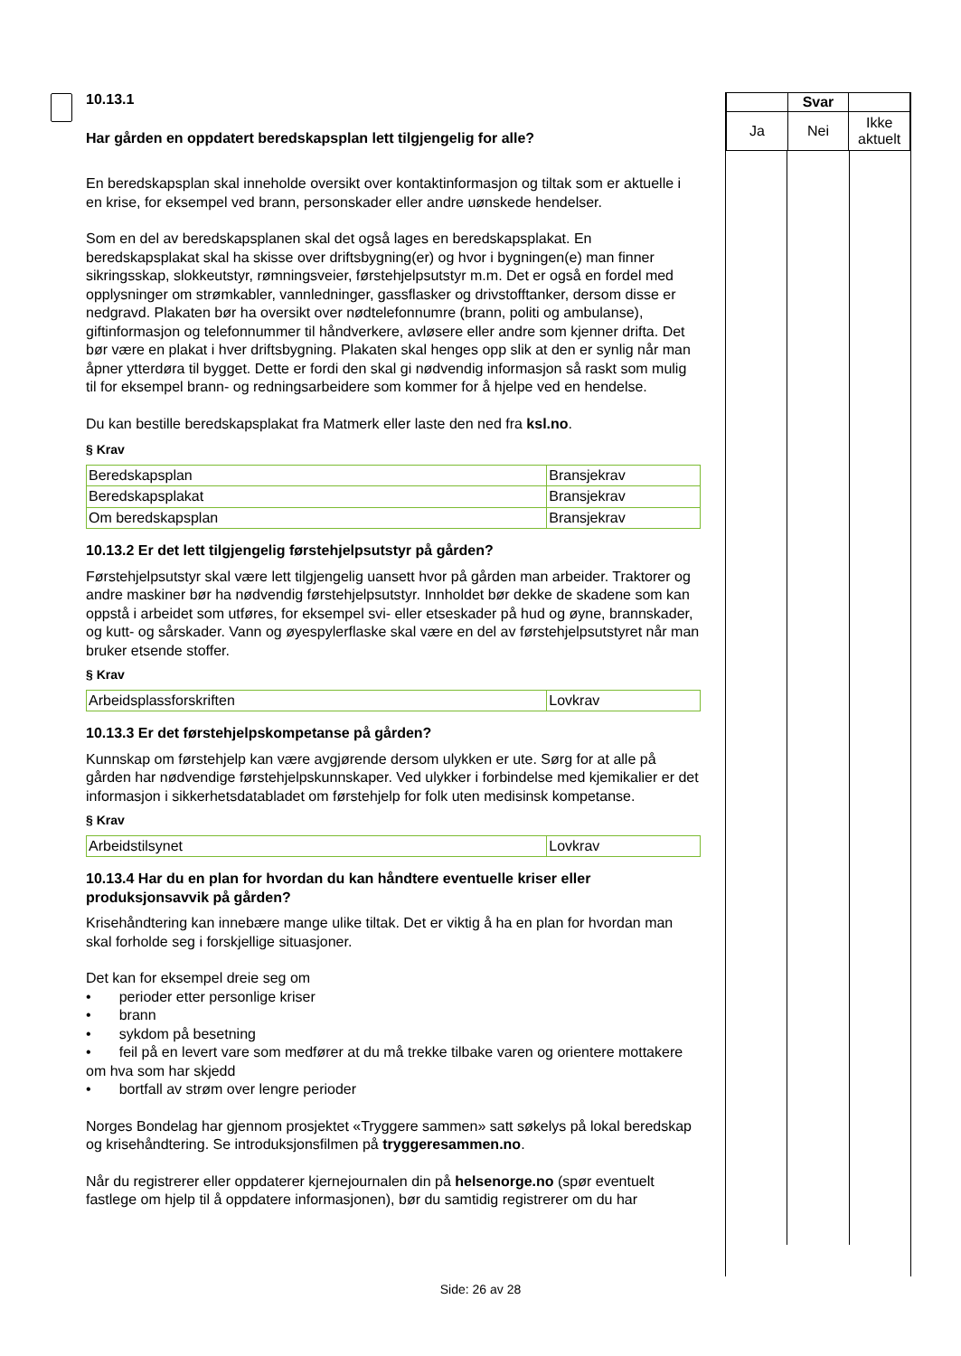10.13.1
Har gården en oppdatert beredskapsplan lett tilgjengelig for alle?
En beredskapsplan skal inneholde oversikt over kontaktinformasjon og tiltak som er aktuelle i en krise, for eksempel ved brann, personskader eller andre uønskede hendelser.
Som en del av beredskapsplanen skal det også lages en beredskapsplakat. En beredskapsplakat skal ha skisse over driftsbygning(er) og hvor i bygningen(e) man finner sikringsskap, slokkeutstyr, rømningsveier, førstehjelpsutstyr m.m. Det er også en fordel med opplysninger om strømkabler, vannledninger, gassflasker og drivstofftanker, dersom disse er nedgravd. Plakaten bør ha oversikt over nødtelefonnumre (brann, politi og ambulanse), giftinformasjon og telefonnummer til håndverkere, avløsere eller andre som kjenner drifta. Det bør være en plakat i hver driftsbygning. Plakaten skal henges opp slik at den er synlig når man åpner ytterdøra til bygget. Dette er fordi den skal gi nødvendig informasjon så raskt som mulig til for eksempel brann- og redningsarbeidere som kommer for å hjelpe ved en hendelse.
Du kan bestille beredskapsplakat fra Matmerk eller laste den ned fra ksl.no.
§ Krav
| Beredskapsplan | Bransjekrav |
| Beredskapsplakat | Bransjekrav |
| Om beredskapsplan | Bransjekrav |
10.13.2 Er det lett tilgjengelig førstehjelpsutstyr på gården?
Førstehjelpsutstyr skal være lett tilgjengelig uansett hvor på gården man arbeider. Traktorer og andre maskiner bør ha nødvendig førstehjelpsutstyr. Innholdet bør dekke de skadene som kan oppstå i arbeidet som utføres, for eksempel svi- eller etseskader på hud og øyne, brannskader, og kutt- og sårskader. Vann og øyespylerflaske skal være en del av førstehjelpsutstyret når man bruker etsende stoffer.
§ Krav
| Arbeidsplassforskriften | Lovkrav |
10.13.3 Er det førstehjelpskompetanse på gården?
Kunnskap om førstehjelp kan være avgjørende dersom ulykken er ute. Sørg for at alle på gården har nødvendige førstehjelpskunnskaper. Ved ulykker i forbindelse med kjemikalier er det informasjon i sikkerhetsdatabladet om førstehjelp for folk uten medisinsk kompetanse.
§ Krav
| Arbeidstilsynet | Lovkrav |
10.13.4 Har du en plan for hvordan du kan håndtere eventuelle kriser eller produksjonsavvik på gården?
Krisehåndtering kan innebære mange ulike tiltak. Det er viktig å ha en plan for hvordan man skal forholde seg i forskjellige situasjoner.
Det kan for eksempel dreie seg om
• perioder etter personlige kriser
• brann
• sykdom på besetning
• feil på en levert vare som medfører at du må trekke tilbake varen og orientere mottakere om hva som har skjedd
• bortfall av strøm over lengre perioder
Norges Bondelag har gjennom prosjektet «Tryggere sammen» satt søkelys på lokal beredskap og krisehåndtering. Se introduksjonsfilmen på tryggeresammen.no.
Når du registrerer eller oppdaterer kjernejournalen din på helsenorge.no (spør eventuelt fastlege om hjelp til å oppdatere informasjonen), bør du samtidig registrerer om du har
| | Svar | |
| Ja | Nei | Ikke aktuelt |
Side: 26 av 28